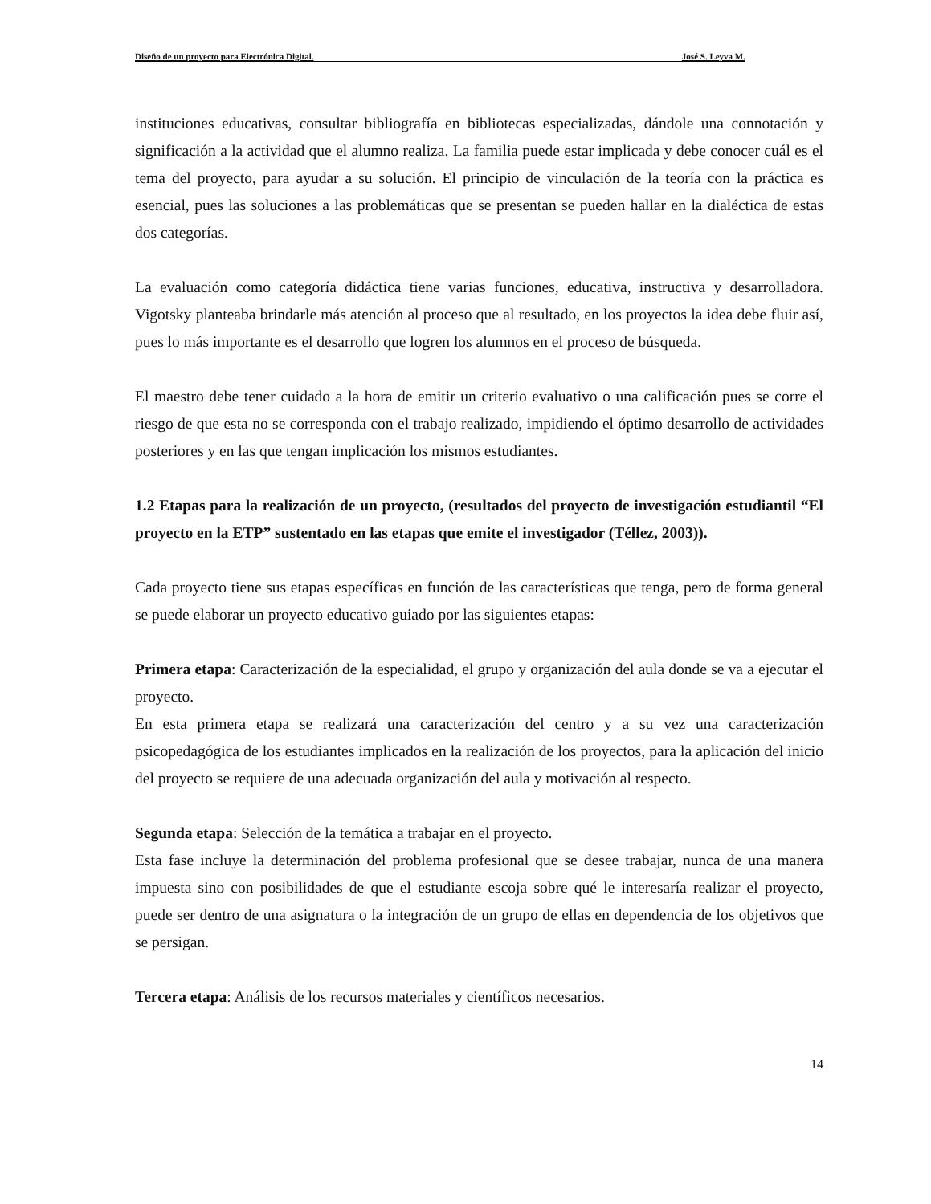Diseño de un proyecto para Electrónica Digital. José S. Leyva M.
instituciones educativas, consultar bibliografía en bibliotecas especializadas, dándole una connotación y significación a la actividad que el alumno realiza. La familia puede estar implicada y debe conocer cuál es el tema del proyecto, para ayudar a su solución. El principio de vinculación de la teoría con la práctica es esencial, pues las soluciones a las problemáticas que se presentan se pueden hallar en la dialéctica de estas dos categorías.
La evaluación como categoría didáctica tiene varias funciones, educativa, instructiva y desarrolladora. Vigotsky planteaba brindarle más atención al proceso que al resultado, en los proyectos la idea debe fluir así, pues lo más importante es el desarrollo que logren los alumnos en el proceso de búsqueda.
El maestro debe tener cuidado a la hora de emitir un criterio evaluativo o una calificación pues se corre el riesgo de que esta no se corresponda con el trabajo realizado, impidiendo el óptimo desarrollo de actividades posteriores y en las que tengan implicación los mismos estudiantes.
1.2 Etapas para la realización de un proyecto, (resultados del proyecto de investigación estudiantil “El proyecto en la ETP” sustentado en las etapas que emite el investigador (Téllez, 2003)).
Cada proyecto tiene sus etapas específicas en función de las características que tenga, pero de forma general se puede elaborar un proyecto educativo guiado por las siguientes etapas:
Primera etapa: Caracterización de la especialidad, el grupo y organización del aula donde se va a ejecutar el proyecto.
En esta primera etapa se realizará una caracterización del centro y a su vez una caracterización psicopedagógica de los estudiantes implicados en la realización de los proyectos, para la aplicación del inicio del proyecto se requiere de una adecuada organización del aula y motivación al respecto.
Segunda etapa: Selección de la temática a trabajar en el proyecto.
Esta fase incluye la determinación del problema profesional que se desee trabajar, nunca de una manera impuesta sino con posibilidades de que el estudiante escoja sobre qué le interesaría realizar el proyecto, puede ser dentro de una asignatura o la integración de un grupo de ellas en dependencia de los objetivos que se persigan.
Tercera etapa: Análisis de los recursos materiales y científicos necesarios.
14